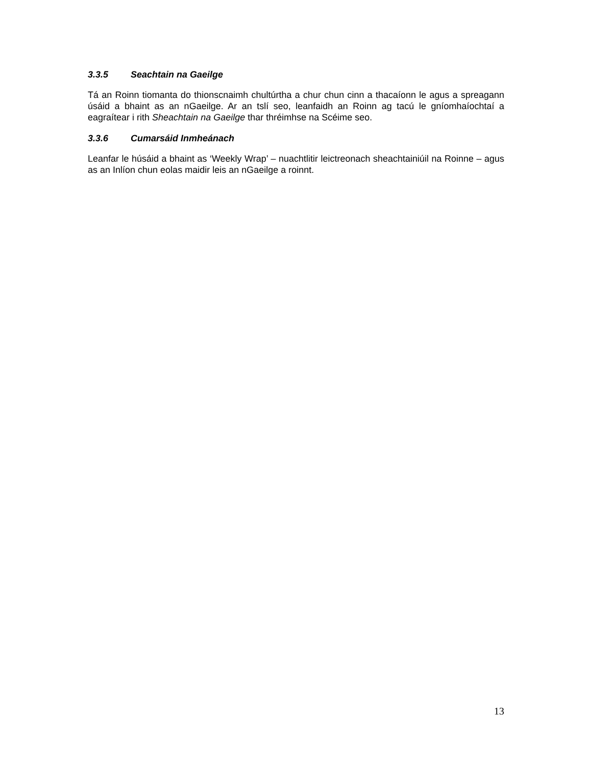3.3.5 Seachtain na Gaeilge
Tá an Roinn tiomanta do thionscnaimh chultúrtha a chur chun cinn a thacaíonn le agus a spreagann úsáid a bhaint as an nGaeilge. Ar an tslí seo, leanfaidh an Roinn ag tacú le gníomhaíochtaí a eagraítear i rith Sheachtain na Gaeilge thar thréimhse na Scéime seo.
3.3.6 Cumarsáid Inmheánach
Leanfar le húsáid a bhaint as ‘Weekly Wrap’ – nuachtlitir leictreonach sheachtainiúil na Roinne – agus as an Inlíon chun eolas maidir leis an nGaeilge a roinnt.
13